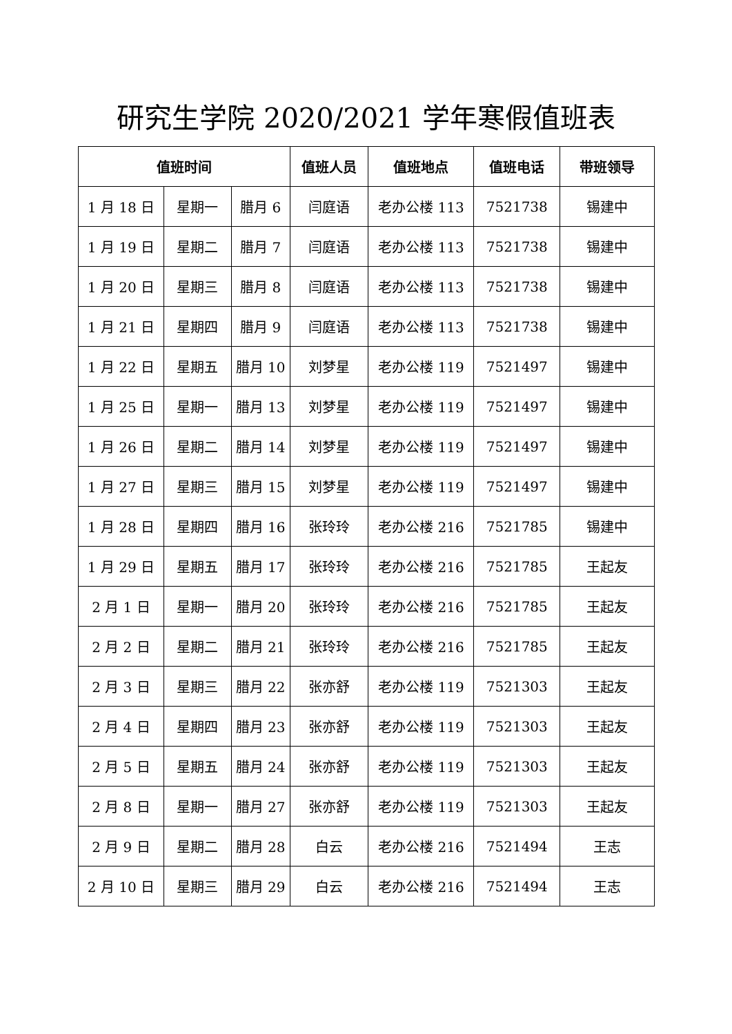研究生学院 2020/2021 学年寒假值班表
| 值班时间 | | | 值班人员 | 值班地点 | 值班电话 | 带班领导 |
| --- | --- | --- | --- | --- | --- | --- |
| 1 月 18 日 | 星期一 | 腊月 6 | 闫庭语 | 老办公楼 113 | 7521738 | 锡建中 |
| 1 月 19 日 | 星期二 | 腊月 7 | 闫庭语 | 老办公楼 113 | 7521738 | 锡建中 |
| 1 月 20 日 | 星期三 | 腊月 8 | 闫庭语 | 老办公楼 113 | 7521738 | 锡建中 |
| 1 月 21 日 | 星期四 | 腊月 9 | 闫庭语 | 老办公楼 113 | 7521738 | 锡建中 |
| 1 月 22 日 | 星期五 | 腊月 10 | 刘梦星 | 老办公楼 119 | 7521497 | 锡建中 |
| 1 月 25 日 | 星期一 | 腊月 13 | 刘梦星 | 老办公楼 119 | 7521497 | 锡建中 |
| 1 月 26 日 | 星期二 | 腊月 14 | 刘梦星 | 老办公楼 119 | 7521497 | 锡建中 |
| 1 月 27 日 | 星期三 | 腊月 15 | 刘梦星 | 老办公楼 119 | 7521497 | 锡建中 |
| 1 月 28 日 | 星期四 | 腊月 16 | 张玲玲 | 老办公楼 216 | 7521785 | 锡建中 |
| 1 月 29 日 | 星期五 | 腊月 17 | 张玲玲 | 老办公楼 216 | 7521785 | 王起友 |
| 2 月 1 日 | 星期一 | 腊月 20 | 张玲玲 | 老办公楼 216 | 7521785 | 王起友 |
| 2 月 2 日 | 星期二 | 腊月 21 | 张玲玲 | 老办公楼 216 | 7521785 | 王起友 |
| 2 月 3 日 | 星期三 | 腊月 22 | 张亦舒 | 老办公楼 119 | 7521303 | 王起友 |
| 2 月 4 日 | 星期四 | 腊月 23 | 张亦舒 | 老办公楼 119 | 7521303 | 王起友 |
| 2 月 5 日 | 星期五 | 腊月 24 | 张亦舒 | 老办公楼 119 | 7521303 | 王起友 |
| 2 月 8 日 | 星期一 | 腊月 27 | 张亦舒 | 老办公楼 119 | 7521303 | 王起友 |
| 2 月 9 日 | 星期二 | 腊月 28 | 白云 | 老办公楼 216 | 7521494 | 王志 |
| 2 月 10 日 | 星期三 | 腊月 29 | 白云 | 老办公楼 216 | 7521494 | 王志 |